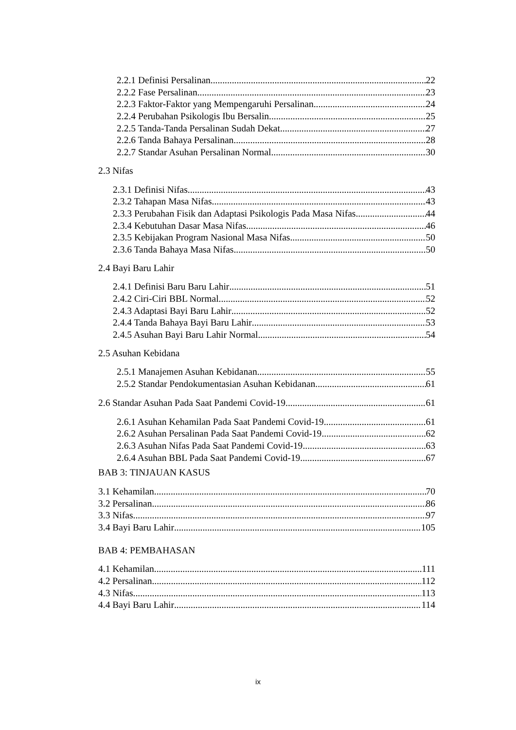2.2.1 Definisi Persalinan 22
2.2.2 Fase Persalinan 23
2.2.3 Faktor-Faktor yang Mempengaruhi Persalinan 24
2.2.4 Perubahan Psikologis Ibu Bersalin 25
2.2.5 Tanda-Tanda Persalinan Sudah Dekat 27
2.2.6 Tanda Bahaya Persalinan 28
2.2.7 Standar Asuhan Persalinan Normal 30
2.3 Nifas
2.3.1 Definisi Nifas 43
2.3.2 Tahapan Masa Nifas 43
2.3.3 Perubahan Fisik dan Adaptasi Psikologis Pada Masa Nifas 44
2.3.4 Kebutuhan Dasar Masa Nifas 46
2.3.5 Kebijakan Program Nasional Masa Nifas 50
2.3.6 Tanda Bahaya Masa Nifas 50
2.4 Bayi Baru Lahir
2.4.1 Definisi Baru Baru Lahir 51
2.4.2 Ciri-Ciri BBL Normal 52
2.4.3 Adaptasi Bayi Baru Lahir 52
2.4.4 Tanda Bahaya Bayi Baru Lahir 53
2.4.5 Asuhan Bayi Baru Lahir Normal 54
2.5 Asuhan Kebidana
2.5.1 Manajemen Asuhan Kebidanan 55
2.5.2 Standar Pendokumentasian Asuhan Kebidanan 61
2.6 Standar Asuhan Pada Saat Pandemi Covid-19 61
2.6.1 Asuhan Kehamilan Pada Saat Pandemi Covid-19 61
2.6.2 Asuhan Persalinan Pada Saat Pandemi Covid-19 62
2.6.3 Asuhan Nifas Pada Saat Pandemi Covid-19 63
2.6.4 Asuhan BBL Pada Saat Pandemi Covid-19 67
BAB 3: TINJAUAN KASUS
3.1 Kehamilan 70
3.2 Persalinan 86
3.3 Nifas 97
3.4 Bayi Baru Lahir 105
BAB 4: PEMBAHASAN
4.1 Kehamilan 111
4.2 Persalinan 112
4.3 Nifas 113
4.4 Bayi Baru Lahir 114
ix